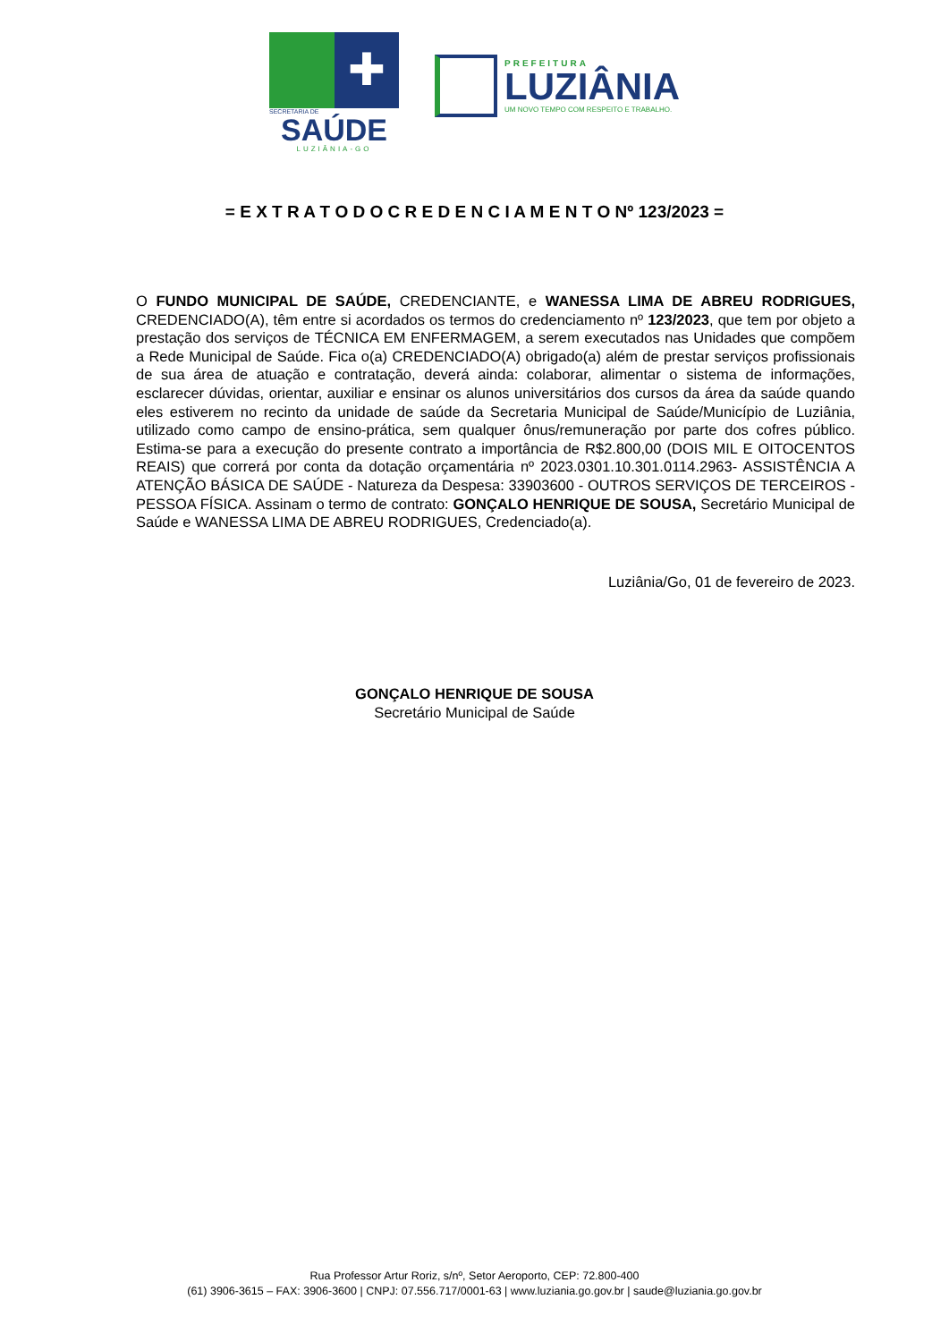✚
SECRETARIA DE
SAÚDE
LUZIÂNIA-GO
PREFEITURA
LUZIÂNIA
UM NOVO TEMPO COM RESPEITO E TRABALHO.
= E X T R A T O D O C R E D E N C I A M E N T O Nº 123/2023 =
O FUNDO MUNICIPAL DE SAÚDE, CREDENCIANTE, e WANESSA LIMA DE ABREU RODRIGUES, CREDENCIADO(A), têm entre si acordados os termos do credenciamento nº 123/2023, que tem por objeto a prestação dos serviços de TÉCNICA EM ENFERMAGEM, a serem executados nas Unidades que compõem a Rede Municipal de Saúde. Fica o(a) CREDENCIADO(A) obrigado(a) além de prestar serviços profissionais de sua área de atuação e contratação, deverá ainda: colaborar, alimentar o sistema de informações, esclarecer dúvidas, orientar, auxiliar e ensinar os alunos universitários dos cursos da área da saúde quando eles estiverem no recinto da unidade de saúde da Secretaria Municipal de Saúde/Município de Luziânia, utilizado como campo de ensino-prática, sem qualquer ônus/remuneração por parte dos cofres público. Estima-se para a execução do presente contrato a importância de R$2.800,00 (DOIS MIL E OITOCENTOS REAIS) que correrá por conta da dotação orçamentária nº 2023.0301.10.301.0114.2963- ASSISTÊNCIA A ATENÇÃO BÁSICA DE SAÚDE - Natureza da Despesa: 33903600 - OUTROS SERVIÇOS DE TERCEIROS - PESSOA FÍSICA. Assinam o termo de contrato: GONÇALO HENRIQUE DE SOUSA, Secretário Municipal de Saúde e WANESSA LIMA DE ABREU RODRIGUES, Credenciado(a).
Luziânia/Go, 01 de fevereiro de 2023.
GONÇALO HENRIQUE DE SOUSA
Secretário Municipal de Saúde
Rua Professor Artur Roriz, s/nº, Setor Aeroporto, CEP: 72.800-400
(61) 3906-3615 – FAX: 3906-3600 | CNPJ: 07.556.717/0001-63 | www.luziania.go.gov.br | saude@luziania.go.gov.br